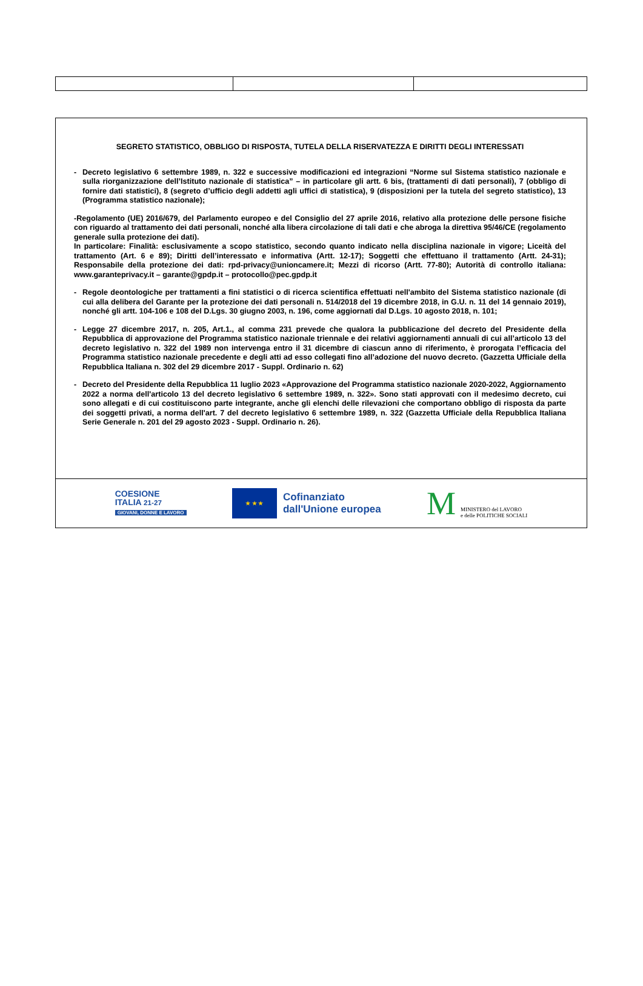SEGRETO STATISTICO, OBBLIGO DI RISPOSTA, TUTELA DELLA RISERVATEZZA E DIRITTI DEGLI INTERESSATI
- Decreto legislativo 6 settembre 1989, n. 322 e successive modificazioni ed integrazioni “Norme sul Sistema statistico nazionale e sulla riorganizzazione dell’Istituto nazionale di statistica” – in particolare gli artt. 6 bis, (trattamenti di dati personali), 7 (obbligo di fornire dati statistici), 8 (segreto d’ufficio degli addetti agli uffici di statistica), 9 (disposizioni per la tutela del segreto statistico), 13 (Programma statistico nazionale);
-Regolamento (UE) 2016/679, del Parlamento europeo e del Consiglio del 27 aprile 2016, relativo alla protezione delle persone fisiche con riguardo al trattamento dei dati personali, nonché alla libera circolazione di tali dati e che abroga la direttiva 95/46/CE (regolamento generale sulla protezione dei dati).
In particolare: Finalità: esclusivamente a scopo statistico, secondo quanto indicato nella disciplina nazionale in vigore; Liceità del trattamento (Art. 6 e 89); Diritti dell’interessato e informativa (Artt. 12-17); Soggetti che effettuano il trattamento (Artt. 24-31); Responsabile della protezione dei dati: rpd-privacy@unioncamere.it; Mezzi di ricorso (Artt. 77-80); Autorità di controllo italiana: www.garanteprivacy.it – garante@gpdp.it – protocollo@pec.gpdp.it
- Regole deontologiche per trattamenti a fini statistici o di ricerca scientifica effettuati nell'ambito del Sistema statistico nazionale (di cui alla delibera del Garante per la protezione dei dati personali n. 514/2018 del 19 dicembre 2018, in G.U. n. 11 del 14 gennaio 2019), nonché gli artt. 104-106 e 108 del D.Lgs. 30 giugno 2003, n. 196, come aggiornati dal D.Lgs. 10 agosto 2018, n. 101;
- Legge 27 dicembre 2017, n. 205, Art.1., al comma 231 prevede che qualora la pubblicazione del decreto del Presidente della Repubblica di approvazione del Programma statistico nazionale triennale e dei relativi aggiornamenti annuali di cui all’articolo 13 del decreto legislativo n. 322 del 1989 non intervenga entro il 31 dicembre di ciascun anno di riferimento, è prorogata l’efficacia del Programma statistico nazionale precedente e degli atti ad esso collegati fino all’adozione del nuovo decreto. (Gazzetta Ufficiale della Repubblica Italiana n. 302 del 29 dicembre 2017 - Suppl. Ordinario n. 62)
- Decreto del Presidente della Repubblica 11 luglio 2023 «Approvazione del Programma statistico nazionale 2020-2022, Aggiornamento 2022 a norma dell'articolo 13 del decreto legislativo 6 settembre 1989, n. 322». Sono stati approvati con il medesimo decreto, cui sono allegati e di cui costituiscono parte integrante, anche gli elenchi delle rilevazioni che comportano obbligo di risposta da parte dei soggetti privati, a norma dell'art. 7 del decreto legislativo 6 settembre 1989, n. 322 (Gazzetta Ufficiale della Repubblica Italiana Serie Generale n. 201 del 29 agosto 2023 - Suppl. Ordinario n. 26).
COESIONE
ITALIA 21-27
GIOVANI, DONNE E LAVORO
★ ★ ★
Cofinanziato
dall'Unione europea
M MINISTERO del LAVORO
e delle POLITICHE SOCIALI